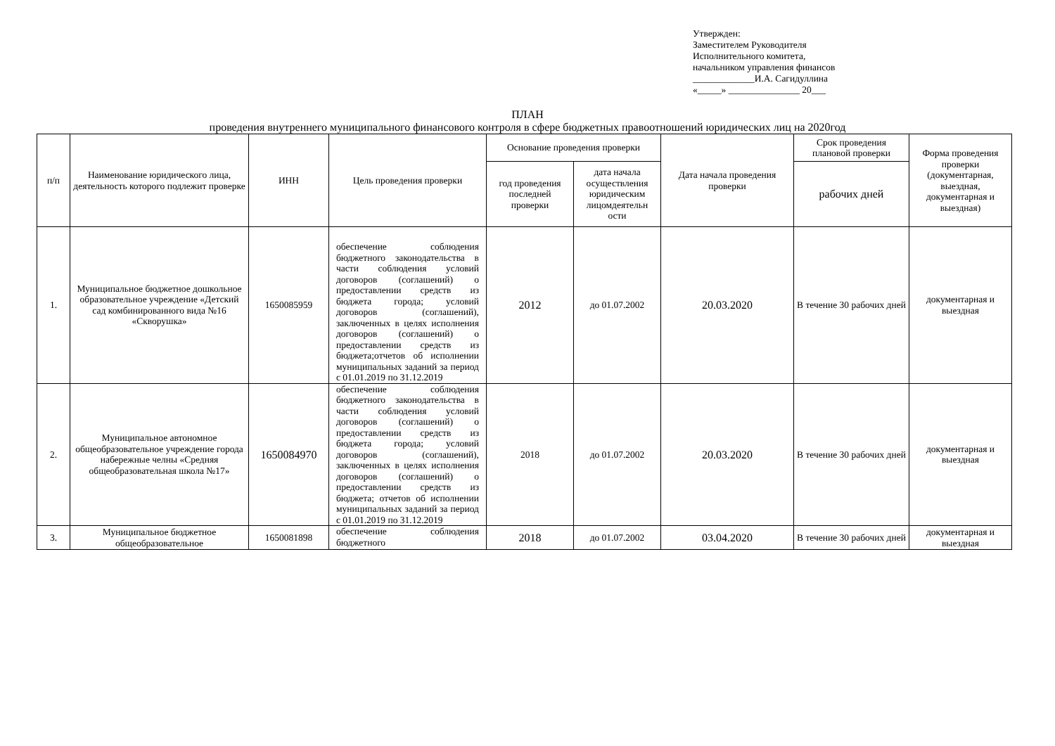Утвержден:
Заместителем Руководителя
Исполнительного комитета,
начальником управления финансов
_____________И.А. Сагидуллина
«_____» _______________ 20___
ПЛАН
проведения внутреннего муниципального финансового контроля в сфере бюджетных правоотношений юридических лиц на 2020год
| п/п | Наименование юридического лица, деятельность которого подлежит проверке | ИНН | Цель проведения проверки | Основание проведения проверки | | Дата начала проведения проверки | Срок проведения плановой проверки | Форма проведения проверки (документарная, выездная, документарная и выездная) |
| --- | --- | --- | --- | --- | --- | --- | --- | --- |
| | | | | год проведения последней проверки | дата начала осуществления юридическим лицомдеятельн ости | | рабочих дней | |
| 1. | Муниципальное бюджетное дошкольное образовательное учреждение «Детский сад комбинированного вида №16 «Скворушка» | 1650085959 | обеспечение соблюдения бюджетного законодательства в части соблюдения условий договоров (соглашений) о предоставлении средств из бюджета города; условий договоров (соглашений), заключенных в целях исполнения договоров (соглашений) о предоставлении средств из бюджета;отчетов об исполнении муниципальных заданий за период с 01.01.2019 по 31.12.2019 | 2012 | до 01.07.2002 | 20.03.2020 | В течение 30 рабочих дней | документарная и выездная |
| 2. | Муниципальное автономное общеобразовательное учреждение города набережные челны «Средняя общеобразовательная школа №17» | 1650084970 | обеспечение соблюдения бюджетного законодательства в части соблюдения условий договоров (соглашений) о предоставлении средств из бюджета города; условий договоров (соглашений), заключенных в целях исполнения договоров (соглашений) о предоставлении средств из бюджета; отчетов об исполнении муниципальных заданий за период с 01.01.2019 по 31.12.2019 | 2018 | до 01.07.2002 | 20.03.2020 | В течение 30 рабочих дней | документарная и выездная |
| 3. | Муниципальное бюджетное общеобразовательное | 1650081898 | обеспечение соблюдения бюджетного | 2018 | до 01.07.2002 | 03.04.2020 | В течение 30 рабочих дней | документарная и выездная |